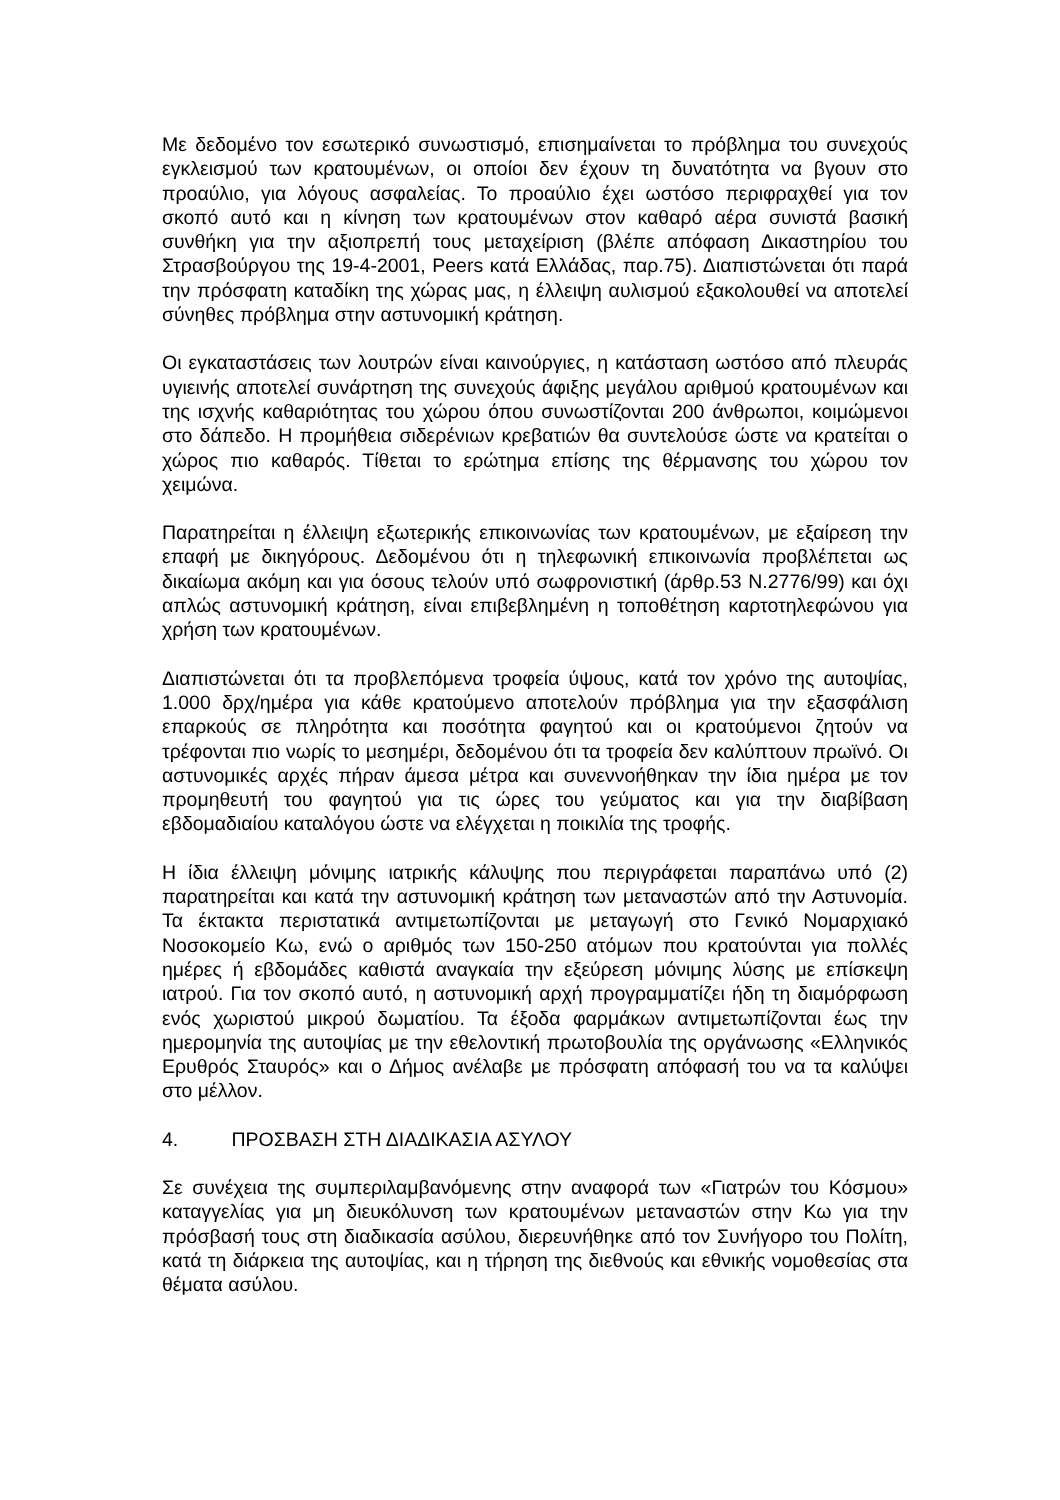Με δεδομένο τον εσωτερικό συνωστισμό, επισημαίνεται το πρόβλημα του συνεχούς εγκλεισμού των κρατουμένων, οι οποίοι δεν έχουν τη δυνατότητα να βγουν στο προαύλιο, για λόγους ασφαλείας. Το προαύλιο έχει ωστόσο περιφραχθεί για τον σκοπό αυτό και η κίνηση των κρατουμένων στον καθαρό αέρα συνιστά βασική συνθήκη για την αξιοπρεπή τους μεταχείριση (βλέπε απόφαση Δικαστηρίου του Στρασβούργου της 19-4-2001, Peers κατά Ελλάδας, παρ.75). Διαπιστώνεται ότι παρά την πρόσφατη καταδίκη της χώρας μας, η έλλειψη αυλισμού εξακολουθεί να αποτελεί σύνηθες πρόβλημα στην αστυνομική κράτηση.
Οι εγκαταστάσεις των λουτρών είναι καινούργιες, η κατάσταση ωστόσο από πλευράς υγιεινής αποτελεί συνάρτηση της συνεχούς άφιξης μεγάλου αριθμού κρατουμένων και της ισχνής καθαριότητας του χώρου όπου συνωστίζονται 200 άνθρωποι, κοιμώμενοι στο δάπεδο. Η προμήθεια σιδερένιων κρεβατιών θα συντελούσε ώστε να κρατείται ο χώρος πιο καθαρός. Τίθεται το ερώτημα επίσης της θέρμανσης του χώρου τον χειμώνα.
Παρατηρείται η έλλειψη εξωτερικής επικοινωνίας των κρατουμένων, με εξαίρεση την επαφή με δικηγόρους. Δεδομένου ότι η τηλεφωνική επικοινωνία προβλέπεται ως δικαίωμα ακόμη και για όσους τελούν υπό σωφρονιστική (άρθρ.53 Ν.2776/99) και όχι απλώς αστυνομική κράτηση, είναι επιβεβλημένη η τοποθέτηση καρτοτηλεφώνου για χρήση των κρατουμένων.
Διαπιστώνεται ότι τα προβλεπόμενα τροφεία ύψους, κατά τον χρόνο της αυτοψίας, 1.000 δρχ/ημέρα για κάθε κρατούμενο αποτελούν πρόβλημα για την εξασφάλιση επαρκούς σε πληρότητα και ποσότητα φαγητού και οι κρατούμενοι ζητούν να τρέφονται πιο νωρίς το μεσημέρι, δεδομένου ότι τα τροφεία δεν καλύπτουν πρωϊνό. Οι αστυνομικές αρχές πήραν άμεσα μέτρα και συνεννοήθηκαν την ίδια ημέρα με τον προμηθευτή του φαγητού για τις ώρες του γεύματος και για την διαβίβαση εβδομαδιαίου καταλόγου ώστε να ελέγχεται η ποικιλία της τροφής.
Η ίδια έλλειψη μόνιμης ιατρικής κάλυψης που περιγράφεται παραπάνω υπό (2) παρατηρείται και κατά την αστυνομική κράτηση των μεταναστών από την Αστυνομία. Τα έκτακτα περιστατικά αντιμετωπίζονται με μεταγωγή στο Γενικό Νομαρχιακό Νοσοκομείο Κω, ενώ ο αριθμός των 150-250 ατόμων που κρατούνται για πολλές ημέρες ή εβδομάδες καθιστά αναγκαία την εξεύρεση μόνιμης λύσης με επίσκεψη ιατρού. Για τον σκοπό αυτό, η αστυνομική αρχή προγραμματίζει ήδη τη διαμόρφωση ενός χωριστού μικρού δωματίου. Τα έξοδα φαρμάκων αντιμετωπίζονται έως την ημερομηνία της αυτοψίας με την εθελοντική πρωτοβουλία της οργάνωσης «Ελληνικός Ερυθρός Σταυρός» και ο Δήμος ανέλαβε με πρόσφατη απόφασή του να τα καλύψει στο μέλλον.
4. ΠΡΟΣΒΑΣΗ ΣΤΗ ΔΙΑΔΙΚΑΣΙΑ ΑΣΥΛΟΥ
Σε συνέχεια της συμπεριλαμβανόμενης στην αναφορά των «Γιατρών του Κόσμου» καταγγελίας για μη διευκόλυνση των κρατουμένων μεταναστών στην Κω για την πρόσβασή τους στη διαδικασία ασύλου, διερευνήθηκε από τον Συνήγορο του Πολίτη, κατά τη διάρκεια της αυτοψίας, και η τήρηση της διεθνούς και εθνικής νομοθεσίας στα θέματα ασύλου.